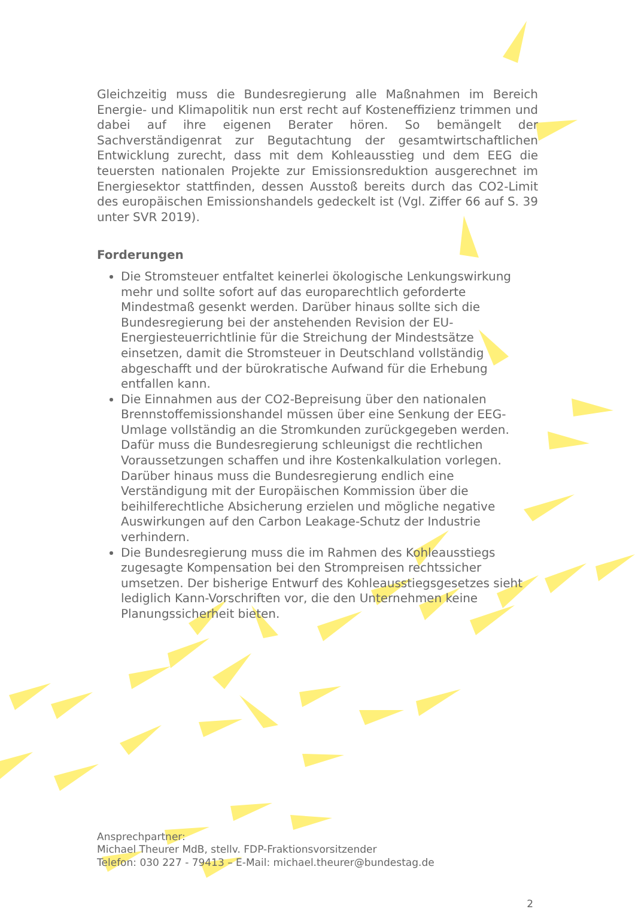Gleichzeitig muss die Bundesregierung alle Maßnahmen im Bereich Energie- und Klimapolitik nun erst recht auf Kosteneffizienz trimmen und dabei auf ihre eigenen Berater hören. So bemängelt der Sachverständigenrat zur Begutachtung der gesamtwirtschaftlichen Entwicklung zurecht, dass mit dem Kohleausstieg und dem EEG die teuersten nationalen Projekte zur Emissionsreduktion ausgerechnet im Energiesektor stattfinden, dessen Ausstoß bereits durch das CO2-Limit des europäischen Emissionshandels gedeckelt ist (Vgl. Ziffer 66 auf S. 39 unter SVR 2019).
Forderungen
Die Stromsteuer entfaltet keinerlei ökologische Lenkungswirkung mehr und sollte sofort auf das europarechtlich geforderte Mindestmaß gesenkt werden. Darüber hinaus sollte sich die Bundesregierung bei der anstehenden Revision der EU-Energiesteuerrichtlinie für die Streichung der Mindestsätze einsetzen, damit die Stromsteuer in Deutschland vollständig abgeschafft und der bürokratische Aufwand für die Erhebung entfallen kann.
Die Einnahmen aus der CO2-Bepreisung über den nationalen Brennstoffemissionshandel müssen über eine Senkung der EEG-Umlage vollständig an die Stromkunden zurückgegeben werden. Dafür muss die Bundesregierung schleunigst die rechtlichen Voraussetzungen schaffen und ihre Kostenkalkulation vorlegen. Darüber hinaus muss die Bundesregierung endlich eine Verständigung mit der Europäischen Kommission über die beihilferechtliche Absicherung erzielen und mögliche negative Auswirkungen auf den Carbon Leakage-Schutz der Industrie verhindern.
Die Bundesregierung muss die im Rahmen des Kohleausstiegs zugesagte Kompensation bei den Strompreisen rechtssicher umsetzen. Der bisherige Entwurf des Kohleausstiegsgesetzes sieht lediglich Kann-Vorschriften vor, die den Unternehmen keine Planungssicherheit bieten.
Ansprechpartner:
Michael Theurer MdB, stellv. FDP-Fraktionsvorsitzender
Telefon: 030 227 - 79413 – E-Mail: michael.theurer@bundestag.de
2